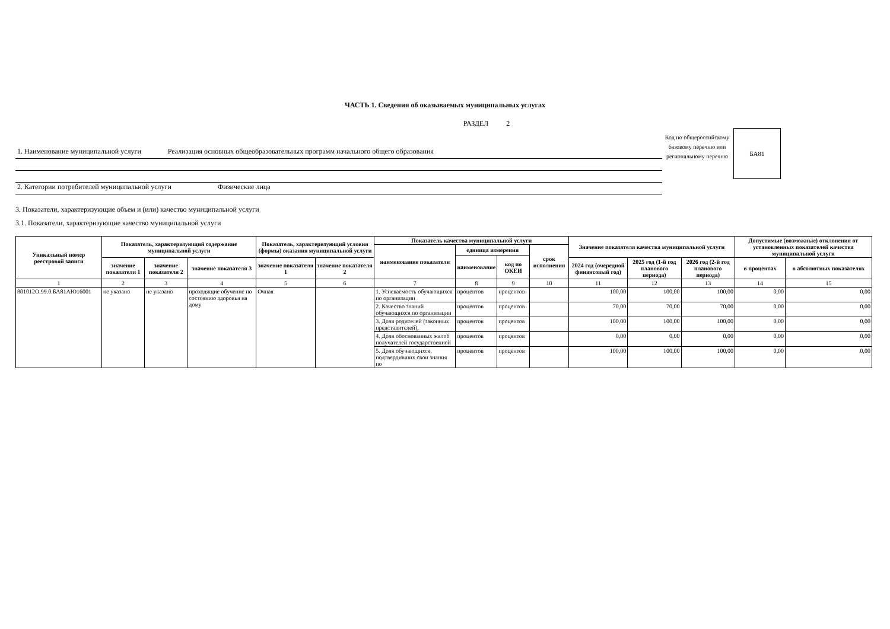ЧАСТЬ 1. Сведения об оказываемых муниципальных услугах
РАЗДЕЛ 2
1. Наименование муниципальной услуги Реализация основных общеобразовательных программ начального общего образования
2. Категории потребителей муниципальной услуги Физические лица
Код по общероссийскому базовому перечню или региональному перечню
БА81
3. Показатели, характеризующие объем и (или) качество муниципальной услуги
3.1. Показатели, характеризующие качество муниципальной услуги
| Уникальный номер реестровой записи | Показатель, характеризующий содержание муниципальной услуги | | | Показатель, характеризующий условия (формы) оказания муниципальной услуги | | Показатель качества муниципальной услуги | | | | Значение показателя качества муниципальной услуги | | | Допустимые (возможные) отклонения от установленных показателей качества муниципальной услуги | |
| --- | --- | --- | --- | --- | --- | --- | --- | --- | --- | --- | --- | --- | --- | --- |
| | | | | | | наименование показателя | единица измерения | | срок исполнения | | | | | |
| | | | | | | | наименование | код по ОКЕИ | | | | | | |
| | значение показателя 1 | значение показателя 2 | значение показателя 3 | значение показателя 1 | значение показателя 2 | | | | | 2024 год (очередной финансовый год) | 2025 год (1-й год планового периода) | 2026 год (2-й год планового периода) | в процентах | в абсолютных показателях |
| 1 | 2 | 3 | 4 | 5 | 6 | 7 | 8 | 9 | 10 | 11 | 12 | 13 | 14 | 15 |
| 801012О.99.0.БА81АЮ16001 | не указано | не указано | проходящие обучение по состоянию здоровья на дому | Очная | | 1. Успеваемость обучающихся по организации | процентов | процентов | | 100,00 | 100,00 | 100,00 | 0,00 | 0,00 |
| | | | | | | 2. Качество знаний обучающихся по организации | процентов | процентов | | 70,00 | 70,00 | 70,00 | 0,00 | 0,00 |
| | | | | | | 3. Доля родителей (законных представителей), | процентов | процентов | | 100,00 | 100,00 | 100,00 | 0,00 | 0,00 |
| | | | | | | 4. Доля обоснованных жалоб получателей государственной | процентов | процентов | | 0,00 | 0,00 | 0,00 | 0,00 | 0,00 |
| | | | | | | 5. Доля обучающихся, подтвердивших свои знания по | процентов | процентов | | 100,00 | 100,00 | 100,00 | 0,00 | 0,00 |